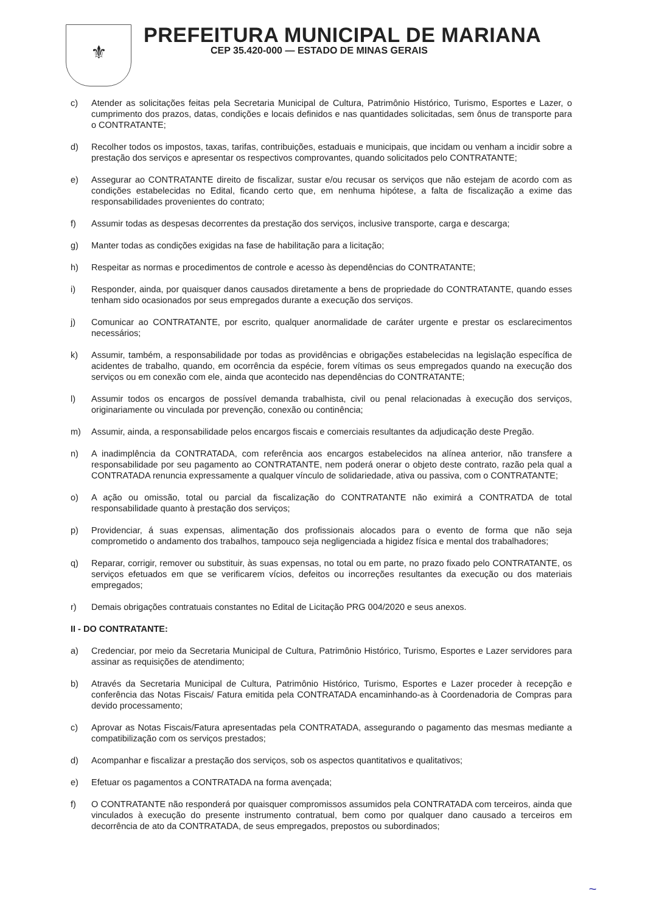⚜
PREFEITURA MUNICIPAL DE MARIANA
CEP 35.420-000 — ESTADO DE MINAS GERAIS
c) Atender as solicitações feitas pela Secretaria Municipal de Cultura, Patrimônio Histórico, Turismo, Esportes e Lazer, o cumprimento dos prazos, datas, condições e locais definidos e nas quantidades solicitadas, sem ônus de transporte para o CONTRATANTE;
d) Recolher todos os impostos, taxas, tarifas, contribuições, estaduais e municipais, que incidam ou venham a incidir sobre a prestação dos serviços e apresentar os respectivos comprovantes, quando solicitados pelo CONTRATANTE;
e) Assegurar ao CONTRATANTE direito de fiscalizar, sustar e/ou recusar os serviços que não estejam de acordo com as condições estabelecidas no Edital, ficando certo que, em nenhuma hipótese, a falta de fiscalização a exime das responsabilidades provenientes do contrato;
f) Assumir todas as despesas decorrentes da prestação dos serviços, inclusive transporte, carga e descarga;
g) Manter todas as condições exigidas na fase de habilitação para a licitação;
h) Respeitar as normas e procedimentos de controle e acesso às dependências do CONTRATANTE;
i) Responder, ainda, por quaisquer danos causados diretamente a bens de propriedade do CONTRATANTE, quando esses tenham sido ocasionados por seus empregados durante a execução dos serviços.
j) Comunicar ao CONTRATANTE, por escrito, qualquer anormalidade de caráter urgente e prestar os esclarecimentos necessários;
k) Assumir, também, a responsabilidade por todas as providências e obrigações estabelecidas na legislação específica de acidentes de trabalho, quando, em ocorrência da espécie, forem vítimas os seus empregados quando na execução dos serviços ou em conexão com ele, ainda que acontecido nas dependências do CONTRATANTE;
l) Assumir todos os encargos de possível demanda trabalhista, civil ou penal relacionadas à execução dos serviços, originariamente ou vinculada por prevenção, conexão ou continência;
m) Assumir, ainda, a responsabilidade pelos encargos fiscais e comerciais resultantes da adjudicação deste Pregão.
n) A inadimplência da CONTRATADA, com referência aos encargos estabelecidos na alínea anterior, não transfere a responsabilidade por seu pagamento ao CONTRATANTE, nem poderá onerar o objeto deste contrato, razão pela qual a CONTRATADA renuncia expressamente a qualquer vínculo de solidariedade, ativa ou passiva, com o CONTRATANTE;
o) A ação ou omissão, total ou parcial da fiscalização do CONTRATANTE não eximirá a CONTRATDA de total responsabilidade quanto à prestação dos serviços;
p) Providenciar, á suas expensas, alimentação dos profissionais alocados para o evento de forma que não seja comprometido o andamento dos trabalhos, tampouco seja negligenciada a higidez física e mental dos trabalhadores;
q) Reparar, corrigir, remover ou substituir, às suas expensas, no total ou em parte, no prazo fixado pelo CONTRATANTE, os serviços efetuados em que se verificarem vícios, defeitos ou incorreções resultantes da execução ou dos materiais empregados;
r) Demais obrigações contratuais constantes no Edital de Licitação PRG 004/2020 e seus anexos.
II - DO CONTRATANTE:
a) Credenciar, por meio da Secretaria Municipal de Cultura, Patrimônio Histórico, Turismo, Esportes e Lazer servidores para assinar as requisições de atendimento;
b) Através da Secretaria Municipal de Cultura, Patrimônio Histórico, Turismo, Esportes e Lazer proceder à recepção e conferência das Notas Fiscais/ Fatura emitida pela CONTRATADA encaminhando-as à Coordenadoria de Compras para devido processamento;
c) Aprovar as Notas Fiscais/Fatura apresentadas pela CONTRATADA, assegurando o pagamento das mesmas mediante a compatibilização com os serviços prestados;
d) Acompanhar e fiscalizar a prestação dos serviços, sob os aspectos quantitativos e qualitativos;
e) Efetuar os pagamentos a CONTRATADA na forma avençada;
f) O CONTRATANTE não responderá por quaisquer compromissos assumidos pela CONTRATADA com terceiros, ainda que vinculados à execução do presente instrumento contratual, bem como por qualquer dano causado a terceiros em decorrência de ato da CONTRATADA, de seus empregados, prepostos ou subordinados;
~